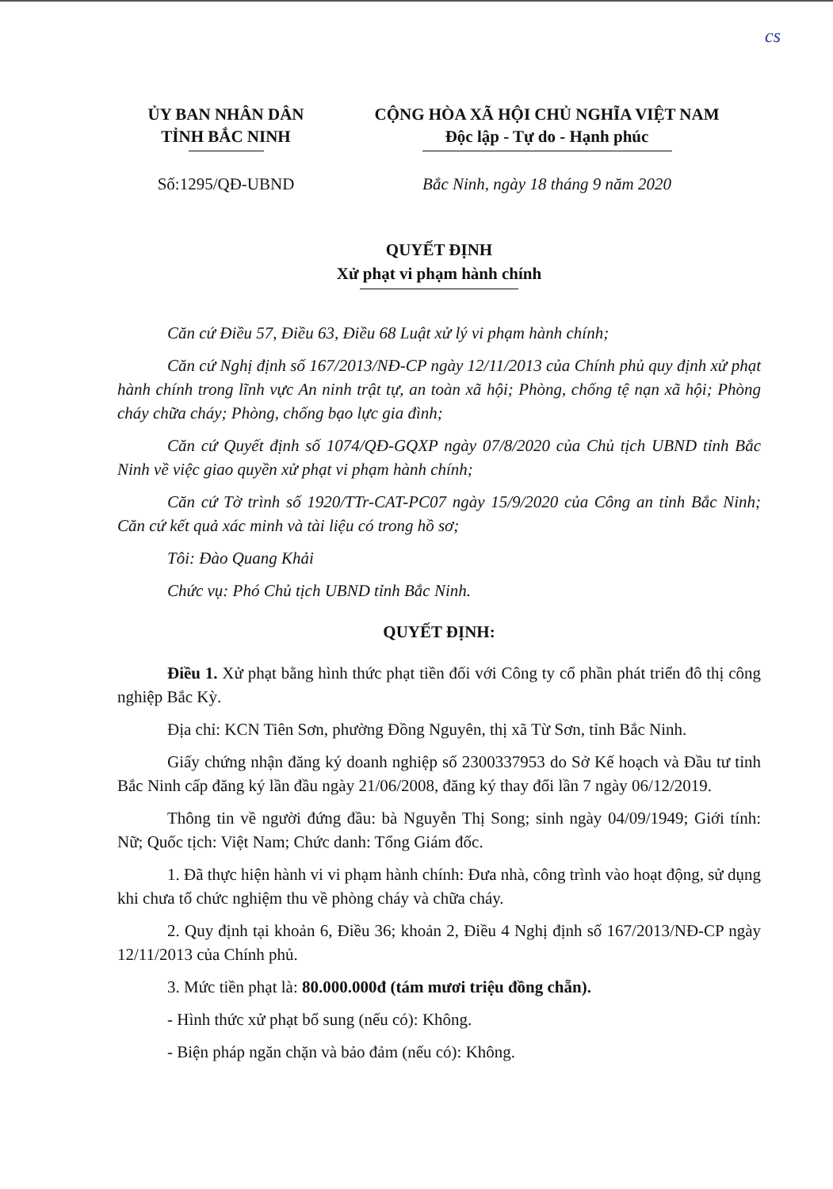cs
ỦY BAN NHÂN DÂN
TỈNH BẮC NINH
CỘNG HÒA XÃ HỘI CHỦ NGHĨA VIỆT NAM
Độc lập - Tự do - Hạnh phúc
Số:1295/QĐ-UBND Bắc Ninh, ngày 18 tháng 9 năm 2020
QUYẾT ĐỊNH
Xử phạt vi phạm hành chính
Căn cứ Điều 57, Điều 63, Điều 68 Luật xử lý vi phạm hành chính;
Căn cứ Nghị định số 167/2013/NĐ-CP ngày 12/11/2013 của Chính phủ quy định xử phạt hành chính trong lĩnh vực An ninh trật tự, an toàn xã hội; Phòng, chống tệ nạn xã hội; Phòng cháy chữa cháy; Phòng, chống bạo lực gia đình;
Căn cứ Quyết định số 1074/QĐ-GQXP ngày 07/8/2020 của Chủ tịch UBND tỉnh Bắc Ninh về việc giao quyền xử phạt vi phạm hành chính;
Căn cứ Tờ trình số 1920/TTr-CAT-PC07 ngày 15/9/2020 của Công an tỉnh Bắc Ninh; Căn cứ kết quả xác minh và tài liệu có trong hồ sơ;
Tôi: Đào Quang Khải
Chức vụ: Phó Chủ tịch UBND tỉnh Bắc Ninh.
QUYẾT ĐỊNH:
Điều 1. Xử phạt bằng hình thức phạt tiền đối với Công ty cổ phần phát triển đô thị công nghiệp Bắc Kỳ.
Địa chỉ: KCN Tiên Sơn, phường Đồng Nguyên, thị xã Từ Sơn, tỉnh Bắc Ninh.
Giấy chứng nhận đăng ký doanh nghiệp số 2300337953 do Sở Kế hoạch và Đầu tư tỉnh Bắc Ninh cấp đăng ký lần đầu ngày 21/06/2008, đăng ký thay đổi lần 7 ngày 06/12/2019.
Thông tin về người đứng đầu: bà Nguyễn Thị Song; sinh ngày 04/09/1949; Giới tính: Nữ; Quốc tịch: Việt Nam; Chức danh: Tổng Giám đốc.
1. Đã thực hiện hành vi vi phạm hành chính: Đưa nhà, công trình vào hoạt động, sử dụng khi chưa tổ chức nghiệm thu về phòng cháy và chữa cháy.
2. Quy định tại khoản 6, Điều 36; khoản 2, Điều 4 Nghị định số 167/2013/NĐ-CP ngày 12/11/2013 của Chính phủ.
3. Mức tiền phạt là: 80.000.000đ (tám mươi triệu đồng chẵn).
- Hình thức xử phạt bổ sung (nếu có): Không.
- Biện pháp ngăn chặn và bảo đảm (nếu có): Không.